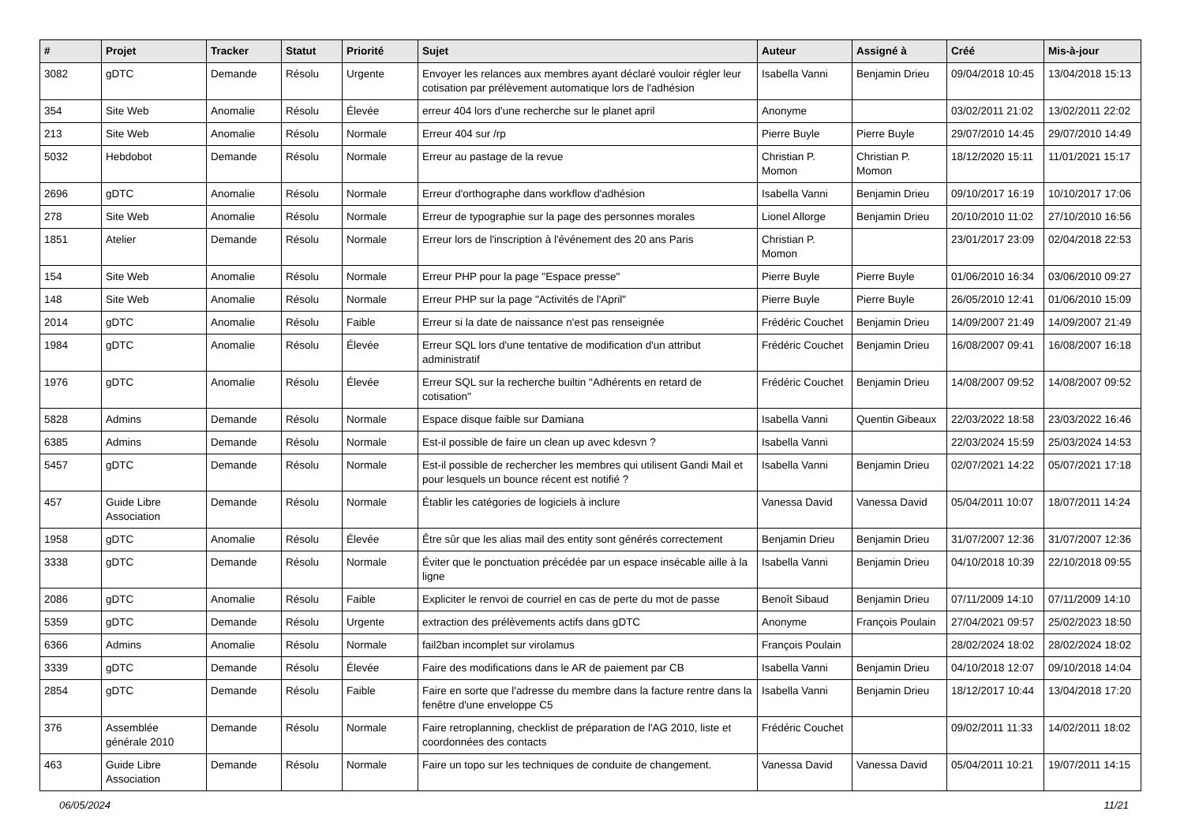| # | Projet | Tracker | Statut | Priorité | Sujet | Auteur | Assigné à | Créé | Mis-à-jour |
| --- | --- | --- | --- | --- | --- | --- | --- | --- | --- |
| 3082 | gDTC | Demande | Résolu | Urgente | Envoyer les relances aux membres ayant déclaré vouloir régler leur cotisation par prélèvement automatique lors de l'adhésion | Isabella Vanni | Benjamin Drieu | 09/04/2018 10:45 | 13/04/2018 15:13 |
| 354 | Site Web | Anomalie | Résolu | Élevée | erreur 404 lors d'une recherche sur le planet april | Anonyme | | 03/02/2011 21:02 | 13/02/2011 22:02 |
| 213 | Site Web | Anomalie | Résolu | Normale | Erreur 404 sur /rp | Pierre Buyle | Pierre Buyle | 29/07/2010 14:45 | 29/07/2010 14:49 |
| 5032 | Hebdobot | Demande | Résolu | Normale | Erreur au pastage de la revue | Christian P. Momon | Christian P. Momon | 18/12/2020 15:11 | 11/01/2021 15:17 |
| 2696 | gDTC | Anomalie | Résolu | Normale | Erreur d'orthographe dans workflow d'adhésion | Isabella Vanni | Benjamin Drieu | 09/10/2017 16:19 | 10/10/2017 17:06 |
| 278 | Site Web | Anomalie | Résolu | Normale | Erreur de typographie sur la page des personnes morales | Lionel Allorge | Benjamin Drieu | 20/10/2010 11:02 | 27/10/2010 16:56 |
| 1851 | Atelier | Demande | Résolu | Normale | Erreur lors de l'inscription à l'événement des 20 ans Paris | Christian P. Momon | | 23/01/2017 23:09 | 02/04/2018 22:53 |
| 154 | Site Web | Anomalie | Résolu | Normale | Erreur PHP pour la page "Espace presse" | Pierre Buyle | Pierre Buyle | 01/06/2010 16:34 | 03/06/2010 09:27 |
| 148 | Site Web | Anomalie | Résolu | Normale | Erreur PHP sur la page "Activités de l'April" | Pierre Buyle | Pierre Buyle | 26/05/2010 12:41 | 01/06/2010 15:09 |
| 2014 | gDTC | Anomalie | Résolu | Faible | Erreur si la date de naissance n'est pas renseignée | Frédéric Couchet | Benjamin Drieu | 14/09/2007 21:49 | 14/09/2007 21:49 |
| 1984 | gDTC | Anomalie | Résolu | Élevée | Erreur SQL lors d'une tentative de modification d'un attribut administratif | Frédéric Couchet | Benjamin Drieu | 16/08/2007 09:41 | 16/08/2007 16:18 |
| 1976 | gDTC | Anomalie | Résolu | Élevée | Erreur SQL sur la recherche builtin "Adhérents en retard de cotisation" | Frédéric Couchet | Benjamin Drieu | 14/08/2007 09:52 | 14/08/2007 09:52 |
| 5828 | Admins | Demande | Résolu | Normale | Espace disque faible sur Damiana | Isabella Vanni | Quentin Gibeaux | 22/03/2022 18:58 | 23/03/2022 16:46 |
| 6385 | Admins | Demande | Résolu | Normale | Est-il possible de faire un clean up avec kdesvn ? | Isabella Vanni | | 22/03/2024 15:59 | 25/03/2024 14:53 |
| 5457 | gDTC | Demande | Résolu | Normale | Est-il possible de rechercher les membres qui utilisent Gandi Mail et pour lesquels un bounce récent est notifié ? | Isabella Vanni | Benjamin Drieu | 02/07/2021 14:22 | 05/07/2021 17:18 |
| 457 | Guide Libre Association | Demande | Résolu | Normale | Établir les catégories de logiciels à inclure | Vanessa David | Vanessa David | 05/04/2011 10:07 | 18/07/2011 14:24 |
| 1958 | gDTC | Anomalie | Résolu | Élevée | Être sûr que les alias mail des entity sont générés correctement | Benjamin Drieu | Benjamin Drieu | 31/07/2007 12:36 | 31/07/2007 12:36 |
| 3338 | gDTC | Demande | Résolu | Normale | Éviter que le ponctuation précédée par un espace insécable aille à la ligne | Isabella Vanni | Benjamin Drieu | 04/10/2018 10:39 | 22/10/2018 09:55 |
| 2086 | gDTC | Anomalie | Résolu | Faible | Expliciter le renvoi de courriel en cas de perte du mot de passe | Benoît Sibaud | Benjamin Drieu | 07/11/2009 14:10 | 07/11/2009 14:10 |
| 5359 | gDTC | Demande | Résolu | Urgente | extraction des prélèvements actifs dans gDTC | Anonyme | François Poulain | 27/04/2021 09:57 | 25/02/2023 18:50 |
| 6366 | Admins | Anomalie | Résolu | Normale | fail2ban incomplet sur virolamus | François Poulain | | 28/02/2024 18:02 | 28/02/2024 18:02 |
| 3339 | gDTC | Demande | Résolu | Élevée | Faire des modifications dans le AR de paiement par CB | Isabella Vanni | Benjamin Drieu | 04/10/2018 12:07 | 09/10/2018 14:04 |
| 2854 | gDTC | Demande | Résolu | Faible | Faire en sorte que l'adresse du membre dans la facture rentre dans la fenêtre d'une enveloppe C5 | Isabella Vanni | Benjamin Drieu | 18/12/2017 10:44 | 13/04/2018 17:20 |
| 376 | Assemblée générale 2010 | Demande | Résolu | Normale | Faire retroplanning, checklist de préparation de l'AG 2010, liste et coordonnées des contacts | Frédéric Couchet | | 09/02/2011 11:33 | 14/02/2011 18:02 |
| 463 | Guide Libre Association | Demande | Résolu | Normale | Faire un topo sur les techniques de conduite de changement. | Vanessa David | Vanessa David | 05/04/2011 10:21 | 19/07/2011 14:15 |
06/05/2024 11/21